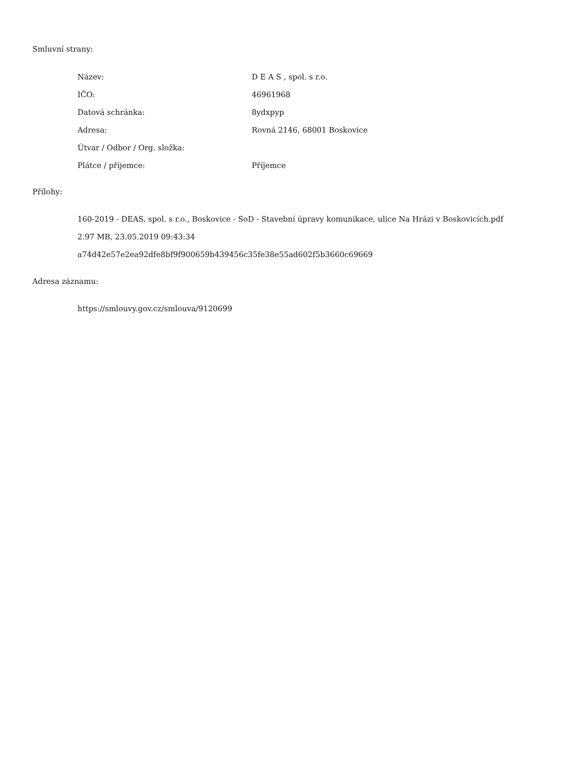Smluvní strany:
| Název: | D E A S , spol. s r.o. |
| IČO: | 46961968 |
| Datová schránka: | 8ydxpyp |
| Adresa: | Rovná 2146, 68001 Boskovice |
| Útvar / Odbor / Org. složka: | |
| Plátce / příjemce: | Příjemce |
Přílohy:
160-2019 - DEAS, spol. s r.o., Boskovice - SoD - Stavební úpravy komunikace, ulice Na Hrázi v Boskovicích.pdf
2.97 MB, 23.05.2019 09:43:34
a74d42e57e2ea92dfe8bf9f900659b439456c35fe38e55ad602f5b3660c69669
Adresa záznamu:
https://smlouvy.gov.cz/smlouva/9120699